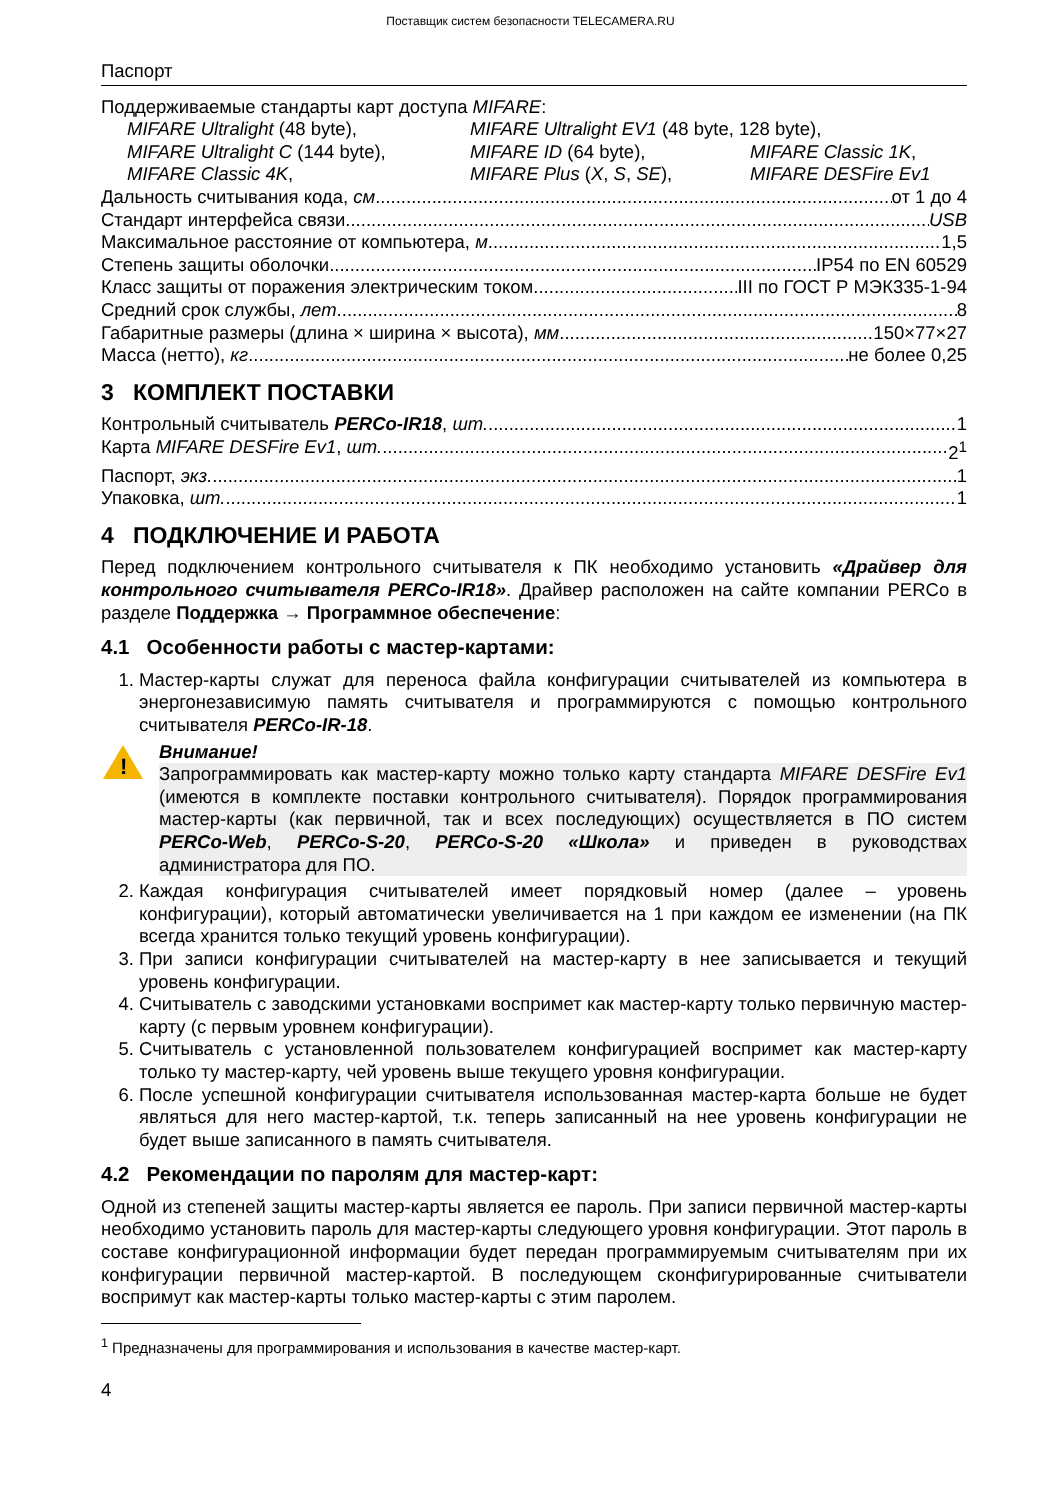Поставщик систем безопасности TELECAMERA.RU
Паспорт
Поддерживаемые стандарты карт доступа MIFARE:
MIFARE Ultralight (48 byte), MIFARE Ultralight EV1 (48 byte, 128 byte), MIFARE Ultralight C (144 byte), MIFARE ID (64 byte), MIFARE Classic 1K, MIFARE Classic 4K, MIFARE Plus (X, S, SE), MIFARE DESFire Ev1
Дальность считывания кода, см от 1 до 4
Стандарт интерфейса связи USB
Максимальное расстояние от компьютера, м 1,5
Степень защиты оболочки IP54 по EN 60529
Класс защиты от поражения электрическим током III по ГОСТ Р МЭК335-1-94
Средний срок службы, лет 8
Габаритные размеры (длина × ширина × высота), мм 150×77×27
Масса (нетто), кг не более 0,25
3 КОМПЛЕКТ ПОСТАВКИ
Контрольный считыватель PERCo-IR18, шт. 1
Карта MIFARE DESFire Ev1, шт. 2<sup>1</sup>
Паспорт, экз. 1
Упаковка, шт. 1
4 ПОДКЛЮЧЕНИЕ И РАБОТА
Перед подключением контрольного считывателя к ПК необходимо установить «Драйвер для контрольного считывателя PERCo-IR18». Драйвер расположен на сайте компании PERCo в разделе Поддержка → Программное обеспечение:
4.1 Особенности работы с мастер-картами:
1. Мастер-карты служат для переноса файла конфигурации считывателей из компьютера в энергонезависимую память считывателя и программируются с помощью контрольного считывателя PERCo-IR-18.
!
Внимание!
Запрограммировать как мастер-карту можно только карту стандарта MIFARE DESFire Ev1 (имеются в комплекте поставки контрольного считывателя). Порядок программирования мастер-карты (как первичной, так и всех последующих) осуществляется в ПО систем PERCo-Web, PERCo-S-20, PERCo-S-20 «Школа» и приведен в руководствах администратора для ПО.
2. Каждая конфигурация считывателей имеет порядковый номер (далее – уровень конфигурации), который автоматически увеличивается на 1 при каждом ее изменении (на ПК всегда хранится только текущий уровень конфигурации).
3. При записи конфигурации считывателей на мастер-карту в нее записывается и текущий уровень конфигурации.
4. Считыватель с заводскими установками воспримет как мастер-карту только первичную мастер-карту (с первым уровнем конфигурации).
5. Считыватель с установленной пользователем конфигурацией воспримет как мастер-карту только ту мастер-карту, чей уровень выше текущего уровня конфигурации.
6. После успешной конфигурации считывателя использованная мастер-карта больше не будет являться для него мастер-картой, т.к. теперь записанный на нее уровень конфигурации не будет выше записанного в память считывателя.
4.2 Рекомендации по паролям для мастер-карт:
Одной из степеней защиты мастер-карты является ее пароль. При записи первичной мастер-карты необходимо установить пароль для мастер-карты следующего уровня конфигурации. Этот пароль в составе конфигурационной информации будет передан программируемым считывателям при их конфигурации первичной мастер-картой. В последующем сконфигурированные считыватели воспримут как мастер-карты только мастер-карты с этим паролем.
<sup>1</sup> Предназначены для программирования и использования в качестве мастер-карт.
4